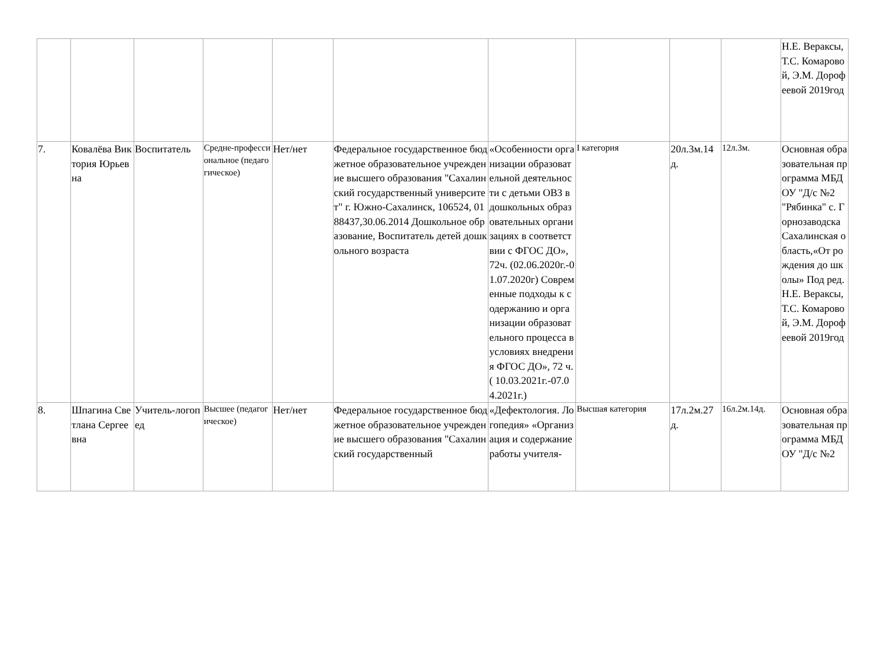| | | | | | | | | | | Н.Е. Вераксы, Т.С. Комаровой, Э.М. Дорофеевой 2019год |
| 7. | Ковалёва Виктория Юрьевна | Воспитатель | Средне-профессиональное (педагогическое) | Нет/нет | Федеральное государственное бюджетное образовательное учреждение высшего образования "Сахалинский государственный университет" г. Южно-Сахалинск, 106524, 0188437,30.06.2014 Дошкольное образование, Воспитатель детей дошкольного возраста | «Особенности организации образовательной деятельности с детьми ОВЗ в дошкольных образовательных организациях в соответствии с ФГОС ДО», 72ч. (02.06.2020г.-01.07.2020г) Современные подходы к содержанию и организации образовательного процесса в условиях внедрения ФГОС ДО», 72 ч.( 10.03.2021г.-07.04.2021г.) | I категория | 20л.3м.14д. | 12л.3м. | Основная образовательная программа МБДОУ "Д/с №2 "Рябинка" с. Горнозаводска Сахалинская область,«От рождения до школы» Под ред. Н.Е. Вераксы, Т.С. Комаровой, Э.М. Дорофеевой 2019год |
| 8. | Шпагина Светлана Сергеевна | Учитель-логопед | Высшее (педагогическое) | Нет/нет | Федеральное государственное бюджетное образовательное учреждение высшего образования "Сахалинский государственный | «Дефектология. Логопедия» «Организация и содержание работы учителя- | Высшая категория | 17л.2м.27д. | 16л.2м.14д. | Основная образовательная программа МБДОУ "Д/с №2 |